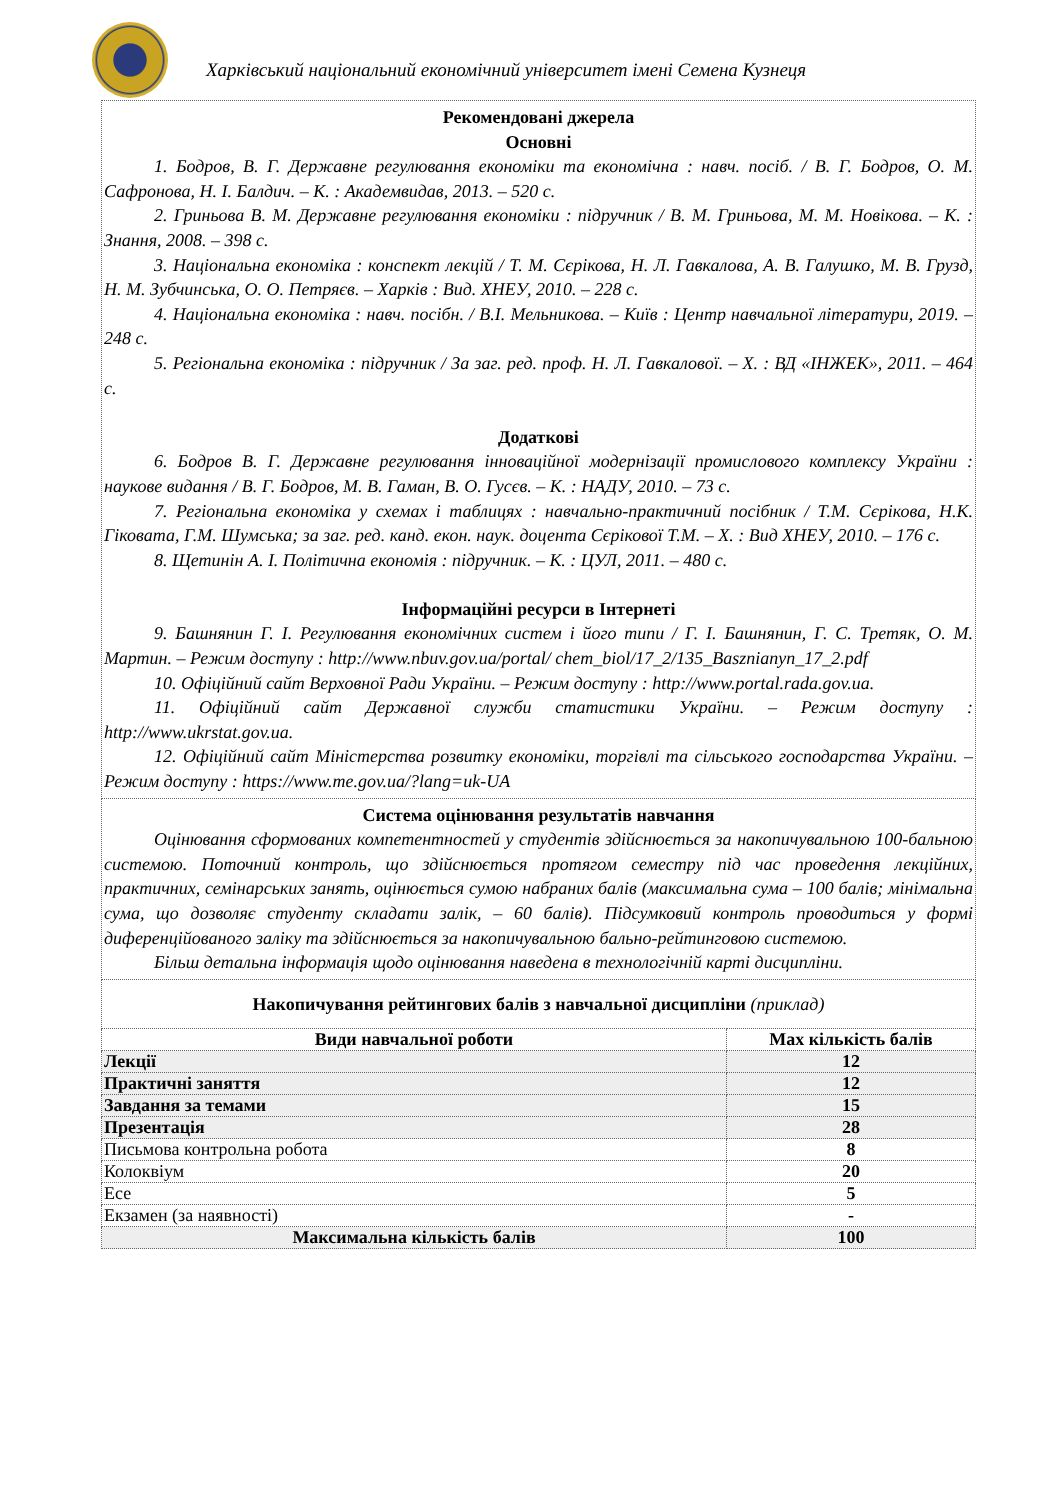Харківський національний економічний університет імені Семена Кузнеця
| Рекомендовані джерела Основні 1. Бодров, В. Г. Державне регулювання економіки та економічна : навч. посіб. / В. Г. Бодров, О. М. Сафронова, Н. І. Балдич. – К. : Академвидав, 2013. – 520 с. 2. Гриньова В. М. Державне регулювання економіки : підручник / В. М. Гриньова, М. М. Новікова. – К. : Знання, 2008. – 398 с. 3. Національна економіка : конспект лекцій / Т. М. Сєрікова, Н. Л. Гавкалова, А. В. Галушко, М. В. Грузд, Н. М. Зубчинська, О. О. Петряєв. – Харків : Вид. ХНЕУ, 2010. – 228 с. 4. Національна економіка : навч. посібн. / В.І. Мельникова. – Київ : Центр навчальної літератури, 2019. – 248 с. 5. Регіональна економіка : підручник / За заг. ред. проф. Н. Л. Гавкалової. – Х. : ВД «ІНЖЕК», 2011. – 464 с. Додаткові 6. Бодров В. Г. Державне регулювання інноваційної модернізації промислового комплексу України : наукове видання / В. Г. Бодров, М. В. Гаман, В. О. Гусєв. – К. : НАДУ, 2010. – 73 с. 7. Регіональна економіка у схемах і таблицях : навчально-практичний посібник / Т.М. Сєрікова, Н.К. Гіковата, Г.М. Шумська; за заг. ред. канд. екон. наук. доцента Сєрікової Т.М. – Х. : Вид ХНЕУ, 2010. – 176 с. 8. Щетинін А. І. Політична економія : підручник. – К. : ЦУЛ, 2011. – 480 с. Інформаційні ресурси в Інтернеті 9. Башнянин Г. І. Регулювання економічних систем і його типи / Г. І. Башнянин, Г. С. Третяк, О. М. Мартин. – Режим доступу : http://www.nbuv.gov.ua/portal/ chem_biol/17_2/135_Basznianyn_17_2.pdf 10. Офіційний сайт Верховної Ради України. – Режим доступу : http://www.portal.rada.gov.ua. 11. Офіційний сайт Державної служби статистики України. – Режим доступу : http://www.ukrstat.gov.ua. 12. Офіційний сайт Міністерства розвитку економіки, торгівлі та сільського господарства України. – Режим доступу : https://www.me.gov.ua/?lang=uk-UA | |
| Система оцінювання результатів навчання Оцінювання сформованих компетентностей у студентів здійснюється за накопичувальною 100-бальною системою. Поточний контроль, що здійснюється протягом семестру під час проведення лекційних, практичних, семінарських занять, оцінюється сумою набраних балів (максимальна сума – 100 балів; мінімальна сума, що дозволяє студенту складати залік, – 60 балів). Підсумковий контроль проводиться у формі диференційованого заліку та здійснюється за накопичувальною бально-рейтинговою системою. Більш детальна інформація щодо оцінювання наведена в технологічній карті дисципліни. | |
| Накопичування рейтингових балів з навчальної дисципліни (приклад) | |
| Види навчальної роботи | Max кількість балів |
| Лекції | 12 |
| Практичні заняття | 12 |
| Завдання за темами | 15 |
| Презентація | 28 |
| Письмова контрольна робота | 8 |
| Колоквіум | 20 |
| Есе | 5 |
| Екзамен (за наявності) | - |
| Максимальна кількість балів | 100 |